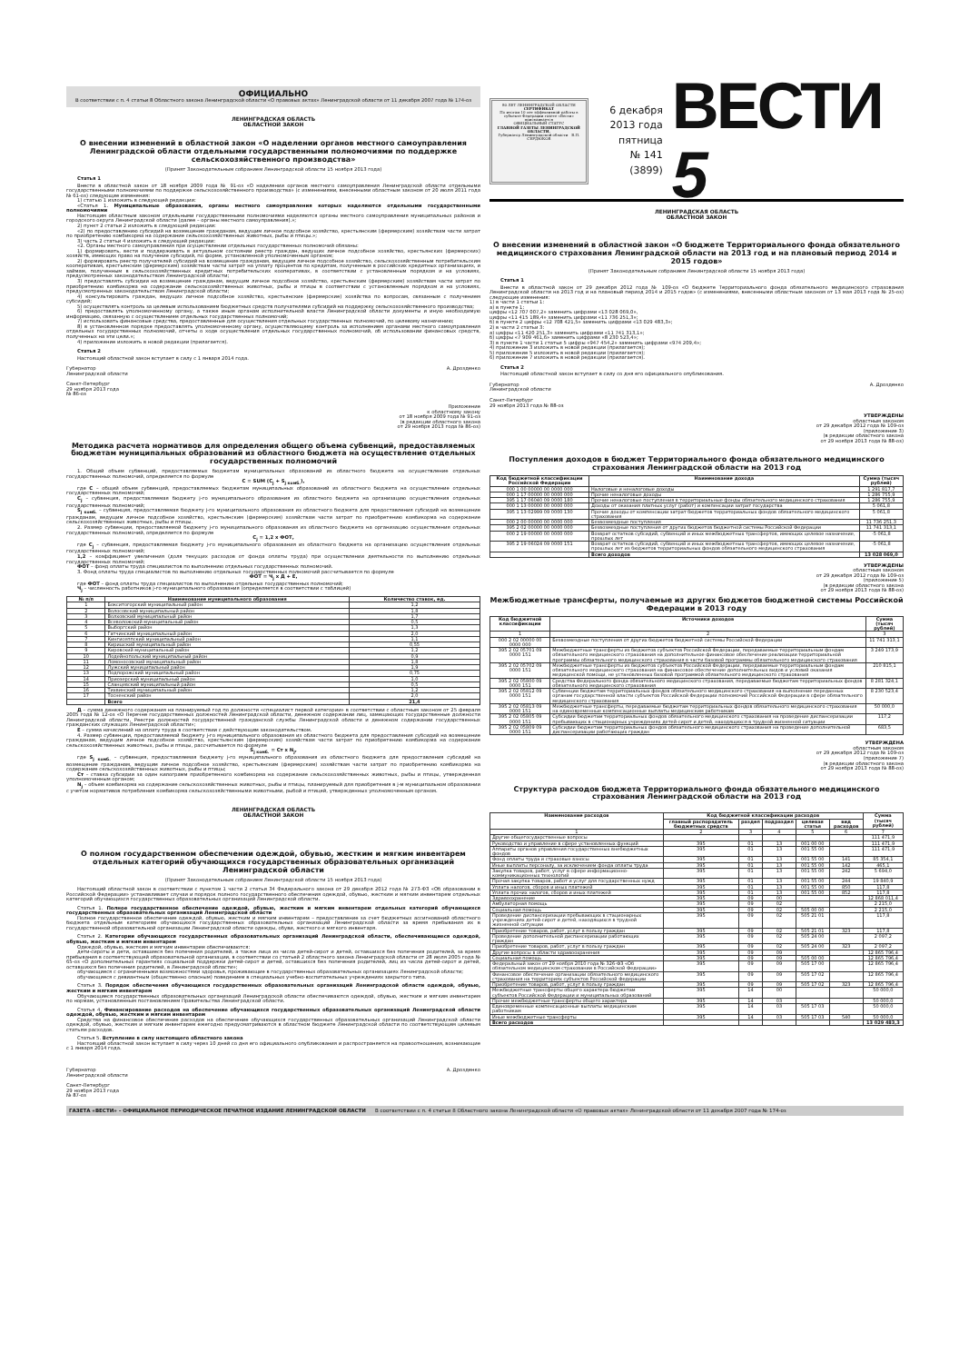ОФИЦИАЛЬНО
В соответствии с п. 4 статьи 8 Областного закона Ленинградской области «О правовых актах» Ленинградской области от 11 декабря 2007 года № 174-оз
ЛЕНИНГРАДСКАЯ ОБЛАСТЬ
ОБЛАСТНОЙ ЗАКОН
О внесении изменений в областной закон «О наделении органов местного самоуправления Ленинградской области отдельными государственными полномочиями по поддержке сельскохозяйственного производства»
(Принят Законодательным собранием Ленинградской области 15 ноября 2013 года)
Статья 1
Внести в областной закон от 18 ноября 2009 года № 91-оз «О наделении органов местного самоуправления Ленинградской области отдельными государственными полномочиями по поддержке сельскохозяйственного производства» (с изменениями, внесенными областным законом от 20 июля 2011 года № 61-оз) следующие изменения:
1) статью 1 изложить в следующей редакции:
«Статья 1. Муниципальные образования, органы местного самоуправления которых наделяются отдельными государственными полномочиями
Настоящим областным законом отдельными государственными полномочиями наделяются органы местного самоуправления муниципальных районов и городского округа Ленинградской области (далее – органы местного самоуправления).»;
2) пункт 2 статьи 2 изложить в следующей редакции:
«2) по предоставлению субсидий на возмещение гражданам, ведущим личное подсобное хозяйство, крестьянским (фермерским) хозяйствам части затрат по приобретению комбикорма на содержание сельскохозяйственных животных, рыбы и птицы.»;
3) часть 2 статьи 4 изложить в следующей редакции:
«2. Органы местного самоуправления при осуществлении отдельных государственных полномочий обязаны:
1) формировать, вести и поддерживать в актуальном состоянии реестр граждан, ведущих личное подсобное хозяйство, крестьянских (фермерских) хозяйств, имеющих право на получение субсидий, по форме, установленной уполномоченным органом;
2) формировать реестр получателей субсидий на возмещение гражданам, ведущим личное подсобное хозяйство, сельскохозяйственным потребительским кооперативам, крестьянским (фермерским) хозяйствам части затрат на уплату процентов по кредитам, полученным в российских кредитных организациях, и займам, полученным в сельскохозяйственных кредитных потребительских кооперативах, в соответствии с установленным порядком и на условиях, предусмотренных законодательством Ленинградской области;
3) предоставлять субсидии на возмещение гражданам, ведущим личное подсобное хозяйство, крестьянским (фермерским) хозяйствам части затрат по приобретению комбикорма на содержание сельскохозяйственных животных, рыбы и птицы в соответствии с установленным порядком и на условиях, предусмотренных законодательством Ленинградской области;
4) консультировать граждан, ведущих личное подсобное хозяйство, крестьянские (фермерские) хозяйства по вопросам, связанным с получением субсидий;
5) осуществлять контроль за целевым использованием бюджетных средств получателями субсидий на поддержку сельскохозяйственного производства;
6) предоставлять уполномоченному органу, а также иным органам исполнительной власти Ленинградской области документы и иную необходимую информацию, связанную с осуществлением отдельных государственных полномочий;
7) использовать финансовые средства, предоставленные для осуществления отдельных государственных полномочий, по целевому назначению;
8) в установленном порядке предоставлять уполномоченному органу, осуществляющему контроль за исполнением органами местного самоуправления отдельных государственных полномочий, отчеты о ходе осуществления отдельных государственных полномочий, об использовании финансовых средств, полученных на эти цели.»;
4) приложение изложить в новой редакции (прилагается).
Статья 2
Настоящий областной закон вступает в силу с 1 января 2014 года.
Губернатор
Ленинградской области А. Дрозденко
Санкт-Петербург
29 ноября 2013 года
№ 86-оз
Приложение
к областному закону
от 18 ноября 2009 года № 91-оз
(в редакции областного закона
от 29 ноября 2013 года № 86-оз)
Методика расчета нормативов для определения общего объема субвенций, предоставляемых бюджетам муниципальных образований из областного бюджета на осуществление отдельных государственных полномочий
1. Общий объем субвенций, предоставляемых бюджетам муниципальных образований из областного бюджета на осуществление отдельных государственных полномочий, определяется по формуле
C = SUM (C<sub>j</sub> + S<sub>j комб.</sub>),
где С – общий объем субвенций, предоставляемых бюджетам муниципальных образований из областного бюджета на осуществление отдельных государственных полномочий;
C<sub>j</sub> – субвенция, предоставляемая бюджету j-го муниципального образования из областного бюджета на организацию осуществления отдельных государственных полномочий;
S<sub>j комб.</sub> – субвенция, предоставляемая бюджету j-го муниципального образования из областного бюджета для предоставления субсидий на возмещение гражданам, ведущим личное подсобное хозяйство, крестьянским (фермерским) хозяйствам части затрат по приобретению комбикорма на содержание сельскохозяйственных животных, рыбы и птицы.
2. Размер субвенции, предоставляемой бюджету j-го муниципального образования из областного бюджета на организацию осуществления отдельных государственных полномочий, определяется по формуле
C<sub>j</sub> = 1,2 x ФОТ,
где C<sub>j</sub> – субвенция, предоставляемая бюджету j-го муниципального образования из областного бюджета на организацию осуществления отдельных государственных полномочий;
1,2 – коэффициент увеличения (доля текущих расходов от фонда оплаты труда) при осуществлении деятельности по выполнению отдельных государственных полномочий;
ФОТ – фонд оплаты труда специалистов по выполнению отдельных государственных полномочий.
3. Фонд оплаты труда специалистов по выполнению отдельных государственных полномочий рассчитывается по формуле
ФОТ = Ч<sub>j</sub> х Д + Е,
где ФОТ – фонд оплаты труда специалистов по выполнению отдельных государственных полномочий;
Ч<sub>j</sub> – численность работников j-го муниципального образования (определяется в соответствии с таблицей)
| № п/п | Наименование муниципального образования | Количество ставок, ед. |
| --- | --- | --- |
| 1 | Бокситогорский муниципальный район | 1,2 |
| 2 | Волосовский муниципальный район | 1,8 |
| 3 | Волховский муниципальный район | 1,7 |
| 4 | Всеволожский муниципальный район | 0,5 |
| 5 | Выборгский район | 1,3 |
| 6 | Гатчинский муниципальный район | 2,0 |
| 7 | Кингисеппский муниципальный район | 1,1 |
| 8 | Киришский муниципальный район | 0,55 |
| 9 | Кировский муниципальный район | 1,2 |
| 10 | Лодейнопольский муниципальный район | 0,9 |
| 11 | Ломоносовский муниципальный район | 1,8 |
| 12 | Лужский муниципальный район | 1,9 |
| 13 | Подпорожский муниципальный район | 0,75 |
| 14 | Приозерский муниципальный район | 1,0 |
| 15 | Сланцевский муниципальный район | 0,5 |
| 16 | Тихвинский муниципальный район | 1,2 |
| 17 | Тосненский район | 2,0 |
| | Всего | 21,4 |
Д – сумма денежного содержания на планируемый год по должности «специалист первой категории» в соответствии с областным законом от 25 февраля 2005 года № 12-оз «О Перечне государственных должностей Ленинградской области, денежном содержании лиц, замещающих государственные должности Ленинградской области, Реестре должностей государственной гражданской службы Ленинградской области и денежном содержании государственных гражданских служащих Ленинградской области»;
Е – сумма начислений на оплату труда в соответствии с действующим законодательством.
4. Размер субвенции, предоставляемой бюджету j-го муниципального образования из областного бюджета для предоставления субсидий на возмещение гражданам, ведущим личное подсобное хозяйство, крестьянским (фермерским) хозяйствам части затрат по приобретению комбикорма на содержание сельскохозяйственных животных, рыбы и птицы, рассчитывается по формуле
S<sub>j комб.</sub> = Ст х N<sub>j</sub>,
где S<sub>j комб.</sub> – субвенция, предоставляемая бюджету j-го муниципального образования из областного бюджета для предоставления субсидий на возмещение гражданам, ведущим личное подсобное хозяйство, крестьянским (фермерским) хозяйствам части затрат по приобретению комбикорма на содержание сельскохозяйственных животных, рыбы и птицы;
Ст – ставка субсидии за один килограмм приобретенного комбикорма на содержание сельскохозяйственных животных, рыбы и птицы, утвержденная уполномоченным органом;
N<sub>j</sub> – объем комбикорма на содержание сельскохозяйственных животных, рыбы и птицы, планируемый для приобретения в j-м муниципальном образовании с учетом нормативов потребления комбикорма сельскохозяйственными животными, рыбой и птицей, утвержденных уполномоченным органом.
ЛЕНИНГРАДСКАЯ ОБЛАСТЬ
ОБЛАСТНОЙ ЗАКОН
О полном государственном обеспечении одеждой, обувью, жестким и мягким инвентарем отдельных категорий обучающихся государственных образовательных организаций Ленинградской области
(Принят Законодательным собранием Ленинградской области 15 ноября 2013 года)
Настоящий областной закон в соответствии с пунктом 1 части 2 статьи 34 Федерального закона от 29 декабря 2012 года № 273-ФЗ «Об образовании в Российской Федерации» устанавливает случаи и порядок полного государственного обеспечения одеждой, обувью, жестким и мягким инвентарем отдельных категорий обучающихся государственных образовательных организаций Ленинградской области.
Статья 1. Полное государственное обеспечение одеждой, обувью, жестким и мягким инвентарем отдельных категорий обучающихся государственных образовательных организаций Ленинградской области
Полное государственное обеспечение одеждой, обувью, жестким и мягким инвентарем – предоставление за счет бюджетных ассигнований областного бюджета отдельным категориям обучающихся государственных образовательных организаций Ленинградской области за время пребывания их в государственной образовательной организации Ленинградской области одежды, обуви, жесткого и мягкого инвентаря.
Статья 2. Категории обучающихся государственных образовательных организаций Ленинградской области, обеспечивающиеся одеждой, обувью, жестким и мягким инвентарем
Одеждой, обувью, жестким и мягким инвентарем обеспечиваются:
дети-сироты и дети, оставшиеся без попечения родителей, а также лица из числа детей-сирот и детей, оставшихся без попечения родителей, за время пребывания в соответствующей образовательной организации, в соответствии со статьей 2 областного закона Ленинградской области от 28 июля 2005 года № 65-оз «О дополнительных гарантиях социальной поддержки детей-сирот и детей, оставшихся без попечения родителей, лиц из числа детей-сирот и детей, оставшихся без попечения родителей, в Ленинградской области»;
обучающиеся с ограниченными возможностями здоровья, проживающие в государственных образовательных организациях Ленинградской области;
обучающиеся с девиантным (общественно опасным) поведением в специальных учебно-воспитательных учреждениях закрытого типа.
Статья 3. Порядок обеспечения обучающихся государственных образовательных организаций Ленинградской области одеждой, обувью, жестким и мягким инвентарем
Обучающиеся государственных образовательных организаций Ленинградской области обеспечиваются одеждой, обувью, жестким и мягким инвентарем по нормам, установленным постановлением Правительства Ленинградской области.
Статья 4. Финансирование расходов на обеспечение обучающихся государственных образовательных организаций Ленинградской области одеждой, обувью, жестким и мягким инвентарем
Средства на финансовое обеспечение расходов на обеспечение обучающихся государственных образовательных организаций Ленинградской области одеждой, обувью, жестким и мягким инвентарем ежегодно предусматриваются в областном бюджете Ленинградской области по соответствующим целевым статьям расходов.
Статья 5. Вступление в силу настоящего областного закона
Настоящий областной закон вступает в силу через 10 дней со дня его официального опубликования и распространяется на правоотношения, возникающие с 1 января 2014 года.
Губернатор
Ленинградской области А. Дрозденко
Санкт-Петербург
29 ноября 2013 года
№ 87-оз
80 ЛЕТ ЛЕНИНГРАДСКОЙ ОБЛАСТИ
СЕРТИФИКАТ
По итогам 10 лет эффективной работы в субъекте Федерации газете «Вести» присваивается
ОФИЦИАЛЬНЫЙ СТАТУС
ГЛАВНОЙ ГАЗЕТЫ ЛЕНИНГРАДСКОЙ ОБЛАСТИ.
Губернатор Ленинградской области В.П. СЕРДЮКОВ
6 декабря
2013 года
пятница
№ 141 (3899)
ВЕСТИ 5
ЛЕНИНГРАДСКАЯ ОБЛАСТЬ
ОБЛАСТНОЙ ЗАКОН
О внесении изменений в областной закон «О бюджете Территориального фонда обязательного медицинского страхования Ленинградской области на 2013 год и на плановый период 2014 и 2015 годов»
(Принят Законодательным собранием Ленинградской области 15 ноября 2013 года)
Статья 1
Внести в областной закон от 29 декабря 2012 года № 109-оз «О бюджете Территориального фонда обязательного медицинского страхования Ленинградской области на 2013 год и на плановый период 2014 и 2015 годов» (с изменениями, внесенными областным законом от 13 мая 2013 года № 25-оз) следующие изменения:
1) в части 1 статьи 1:
а) в пункте 1:
цифры «12 707 007,2» заменить цифрами «13 028 069,0»,
цифры «11 415 189,4» заменить цифрами «11 736 251,3»;
б) в пункте 2 цифры «12 708 421,5» заменить цифрами «13 029 483,3»;
2) в части 2 статьи 3:
а) цифры «11 420 251,3» заменить цифрами «11 741 313,1»;
б) цифры «7 909 461,6» заменить цифрами «8 230 523,4»;
3) в пункте 1 части 1 статьи 5 цифры «947 454,2» заменить цифрами «974 209,4»;
4) приложение 3 изложить в новой редакции (прилагается);
5) приложение 5 изложить в новой редакции (прилагается);
6) приложение 7 изложить в новой редакции (прилагается).
Статья 2
Настоящий областной закон вступает в силу со дня его официального опубликования.
Губернатор
Ленинградской области А. Дрозденко
Санкт-Петербург
29 ноября 2013 года № 88-оз
УТВЕРЖДЕНЫ
областным законом
от 29 декабря 2012 года № 109-оз
(приложение 3)
(в редакции областного закона
от 29 ноября 2013 года № 88-оз)
Поступления доходов в бюджет Территориального фонда обязательного медицинского страхования Ленинградской области на 2013 год
| Код бюджетной классификации Российской Федерации | Наименование дохода | Сумма (тысяч рублей) |
| --- | --- | --- |
| 000 1 00 00000 00 0000 000 | Налоговые и неналоговые доходы | 1 291 817,7 |
| 000 1 17 00000 00 0000 000 | Прочие неналоговые доходы | 1 286 755,9 |
| 395 1 17 06040 09 0000 180 | Прочие неналоговые поступления в территориальные фонды обязательного медицинского страхования | 1 286 755,9 |
| 000 1 13 00000 00 0000 000 | Доходы от оказания платных услуг (работ) и компенсации затрат государства | 5 061,8 |
| 395 1 13 02999 09 0000 130 | Прочие доходы от компенсации затрат бюджетов территориальных фондов обязательного медицинского страхования | 5 061,8 |
| 000 2 00 00000 00 0000 000 | Безвозмездные поступления | 11 736 251,3 |
| 395 2 02 00000 00 0000 000 | Безвозмездные поступления от других бюджетов бюджетной системы Российской Федерации | 11 741 313,1 |
| 000 2 19 00000 00 0000 000 | Возврат остатков субсидий, субвенций и иных межбюджетных трансфертов, имеющих целевое назначение, прошлых лет | -5 061,8 |
| 395 2 19 06024 09 0000 151 | Возврат остатков субсидий, субвенций и иных межбюджетных трансфертов, имеющих целевое назначение, прошлых лет из бюджетов территориальных фондов обязательного медицинского страхования | -5 061,8 |
| | Всего доходов | 13 028 069,0 |
УТВЕРЖДЕНЫ
областным законом
от 29 декабря 2012 года № 109-оз
(приложение 5)
(в редакции областного закона
от 29 ноября 2013 года № 88-оз)
Межбюджетные трансферты, получаемые из других бюджетов бюджетной системы Российской Федерации в 2013 году
| Код бюджетной классификации | Источники доходов | Сумма (тысяч рублей) |
| --- | --- | --- |
| 1 | 2 | 3 |
| 000 2 02 00000 00 0000 000 | Безвозмездные поступления от других бюджетов бюджетной системы Российской Федерации | 11 741 313,1 |
| 395 2 02 05701 09 0000 151 | Межбюджетные трансферты из бюджетов субъектов Российской Федерации, передаваемые территориальным фондам обязательного медицинского страхования на дополнительное финансовое обеспечение реализации территориальной программы обязательного медицинского страхования в части базовой программы обязательного медицинского страхования | 3 249 173,9 |
| 395 2 02 05702 09 0000 151 | Межбюджетные трансферты из бюджетов субъектов Российской Федерации, передаваемые территориальным фондам обязательного медицинского страхования на финансовое обеспечение дополнительных видов и условий оказания медицинской помощи, не установленных базовой программой обязательного медицинского страхования | 210 815,1 |
| 395 2 02 05800 09 0000 151 | Средства Федерального фонда обязательного медицинского страхования, передаваемые бюджетам территориальных фондов обязательного медицинского страхования | 8 281 324,1 |
| 395 2 02 05812 09 0000 151 | Субвенции бюджетам территориальных фондов обязательного медицинского страхования на выполнение переданных органам государственной власти субъектов Российской Федерации полномочий Российской Федерации в сфере обязательного медицинского страхования | 8 230 523,4 |
| 395 2 02 05813 09 0000 151 | Межбюджетные трансферты, передаваемые бюджетам территориальных фондов обязательного медицинского страхования на единовременные компенсационные выплаты медицинским работникам | 50 000,0 |
| 395 2 02 05805 09 0000 151 | Субсидии бюджетам территориальных фондов обязательного медицинского страхования на проведение диспансеризации пребывающих в стационарных учреждениях детей-сирот и детей, находящихся в трудной жизненной ситуации | 117,2 |
| 395 2 02 05809 09 0000 151 | Субсидии бюджетам территориальных фондов обязательного медицинского страхования на проведение дополнительной диспансеризации работающих граждан | 683,5 |
УТВЕРЖДЕНА
областным законом
от 29 декабря 2012 года № 109-оз
(приложение 7)
(в редакции областного закона
от 29 ноября 2013 года № 88-оз)
Структура расходов бюджета Территориального фонда обязательного медицинского страхования Ленинградской области на 2013 год
| Наименование расходов | Код бюджетной классификации расходов | | | | | Сумма (тысяч рублей) |
| --- | --- | --- | --- | --- | --- | --- |
| | главный распорядитель бюджетных средств | раздел | подраздел | целевая статья | вид расходов | |
| 1 | 2 | 3 | 4 | 5 | 6 | 7 |
| Другие общегосударственные вопросы | | | | | | 111 471,9 |
| Руководство и управление в сфере установленных функций | 395 | 01 | 13 | 001 00 00 | | 111 471,9 |
| Аппараты органов управления государственных внебюджетных фондов | 395 | 01 | 13 | 001 55 00 | | 111 471,9 |
| Фонд оплаты труда и страховые взносы | 395 | 01 | 13 | 001 55 00 | 141 | 85 354,1 |
| Иные выплаты персоналу, за исключением фонда оплаты труда | 395 | 01 | 13 | 001 55 00 | 142 | 465,1 |
| Закупка товаров, работ, услуг в сфере информационно-коммуникационных технологий | 395 | 01 | 13 | 001 55 00 | 242 | 5 694,0 |
| Прочая закупка товаров, работ и услуг для государственных нужд | 395 | 01 | 13 | 001 55 00 | 244 | 19 840,9 |
| Уплата налогов, сборов и иных платежей | 395 | 01 | 13 | 001 55 00 | 850 | 117,8 |
| Уплата прочих налогов, сборов и иных платежей | 395 | 01 | 13 | 001 55 00 | 852 | 117,8 |
| Здравоохранение | 395 | 09 | 00 | | | 12 868 011,4 |
| Амбулаторная помощь | 395 | 09 | 02 | | | 2 215,0 |
| Социальная помощь | 395 | 09 | 02 | 505 00 00 | | 2 215,0 |
| Проведение диспансеризации пребывающих в стационарных учреждениях детей-сирот и детей, находящихся в трудной жизненной ситуации | 395 | 09 | 02 | 505 21 01 | | 117,8 |
| Приобретение товаров, работ, услуг в пользу граждан | 395 | 09 | 02 | 505 21 01 | 323 | 117,8 |
| Проведение дополнительной диспансеризации работающих граждан | 395 | 09 | 02 | 505 24 00 | | 2 097,2 |
| Приобретение товаров, работ, услуг в пользу граждан | 395 | 09 | 02 | 505 24 00 | 323 | 2 097,2 |
| Другие вопросы в области здравоохранения | 395 | 09 | 09 | | | 12 865 796,4 |
| Социальная помощь | 395 | 09 | 09 | 505 00 00 | | 12 865 796,4 |
| Федеральный закон от 29 ноября 2010 года № 326-ФЗ «Об обязательном медицинском страховании в Российской Федерации» | 395 | 09 | 09 | 505 17 00 | | 12 865 796,4 |
| Финансовое обеспечение организации обязательного медицинского страхования на территориях субъектов Российской Федерации | 395 | 09 | 09 | 505 17 02 | | 12 865 796,4 |
| Приобретение товаров, работ, услуг в пользу граждан | 395 | 09 | 09 | 505 17 02 | 323 | 12 865 796,4 |
| Межбюджетные трансферты общего характера бюджетам субъектов Российской Федерации и муниципальных образований | 395 | 14 | 00 | | | 50 000,0 |
| Прочие межбюджетные трансферты общего характера | 395 | 14 | 03 | | | 50 000,0 |
| Единовременные компенсационные выплаты медицинским работникам | 395 | 14 | 03 | 505 17 03 | | 50 000,0 |
| Иные межбюджетные трансферты | 395 | 14 | 03 | 505 17 03 | 540 | 50 000,0 |
| Всего расходов | | | | | | 13 029 483,3 |
ГАЗЕТА «ВЕСТИ» – ОФИЦИАЛЬНОЕ ПЕРИОДИЧЕСКОЕ ПЕЧАТНОЕ ИЗДАНИЕ ЛЕНИНГРАДСКОЙ ОБЛАСТИ В соответствии с п. 4 статьи 8 Областного закона Ленинградской области «О правовых актах» Ленинградской области от 11 декабря 2007 года № 174-оз